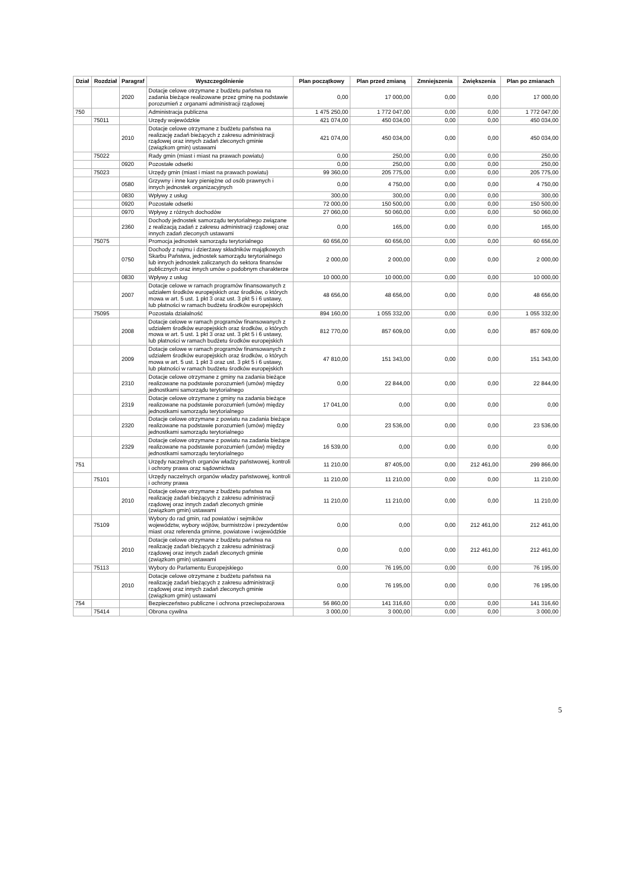| Dział | Rozdział | Paragraf | Wyszczególnienie | Plan początkowy | Plan przed zmianą | Zmniejszenia | Zwiększenia | Plan po zmianach |
| --- | --- | --- | --- | --- | --- | --- | --- | --- |
| | | 2020 | Dotacje celowe otrzymane z budżetu państwa na zadania bieżące realizowane przez gminę na podstawie porozumień z organami administracji rządowej | 0,00 | 17 000,00 | 0,00 | 0,00 | 17 000,00 |
| 750 | | | Administracja publiczna | 1 475 250,00 | 1 772 047,00 | 0,00 | 0,00 | 1 772 047,00 |
| | 75011 | | Urzędy wojewódzkie | 421 074,00 | 450 034,00 | 0,00 | 0,00 | 450 034,00 |
| | | 2010 | Dotacje celowe otrzymane z budżetu państwa na realizację zadań bieżących z zakresu administracji rządowej oraz innych zadań zleconych gminie (związkom gmin) ustawami | 421 074,00 | 450 034,00 | 0,00 | 0,00 | 450 034,00 |
| | 75022 | | Rady gmin (miast i miast na prawach powiatu) | 0,00 | 250,00 | 0,00 | 0,00 | 250,00 |
| | | 0920 | Pozostałe odsetki | 0,00 | 250,00 | 0,00 | 0,00 | 250,00 |
| | 75023 | | Urzędy gmin (miast i miast na prawach powiatu) | 99 360,00 | 205 775,00 | 0,00 | 0,00 | 205 775,00 |
| | | 0580 | Grzywny i inne kary pieniężne od osób prawnych i innych jednostek organizacyjnych | 0,00 | 4 750,00 | 0,00 | 0,00 | 4 750,00 |
| | | 0830 | Wpływy z usług | 300,00 | 300,00 | 0,00 | 0,00 | 300,00 |
| | | 0920 | Pozostałe odsetki | 72 000,00 | 150 500,00 | 0,00 | 0,00 | 150 500,00 |
| | | 0970 | Wpływy z różnych dochodów | 27 060,00 | 50 060,00 | 0,00 | 0,00 | 50 060,00 |
| | | 2360 | Dochody jednostek samorządu terytorialnego związane z realizacją zadań z zakresu administracji rządowej oraz innych zadań zleconych ustawami | 0,00 | 165,00 | 0,00 | 0,00 | 165,00 |
| | 75075 | | Promocja jednostek samorządu terytorialnego | 60 656,00 | 60 656,00 | 0,00 | 0,00 | 60 656,00 |
| | | 0750 | Dochody z najmu i dzierżawy składników majątkowych Skarbu Państwa, jednostek samorządu terytorialnego lub innych jednostek zaliczanych do sektora finansów publicznych oraz innych umów o podobnym charakterze | 2 000,00 | 2 000,00 | 0,00 | 0,00 | 2 000,00 |
| | | 0830 | Wpływy z usług | 10 000,00 | 10 000,00 | 0,00 | 0,00 | 10 000,00 |
| | | 2007 | Dotacje celowe w ramach programów finansowanych z udziałem środków europejskich oraz środków, o których mowa w art. 5 ust. 1 pkt 3 oraz ust. 3 pkt 5 i 6 ustawy, lub płatności w ramach budżetu środków europejskich | 48 656,00 | 48 656,00 | 0,00 | 0,00 | 48 656,00 |
| | 75095 | | Pozostała działalność | 894 160,00 | 1 055 332,00 | 0,00 | 0,00 | 1 055 332,00 |
| | | 2008 | Dotacje celowe w ramach programów finansowanych z udziałem środków europejskich oraz środków, o których mowa w art. 5 ust. 1 pkt 3 oraz ust. 3 pkt 5 i 6 ustawy, lub płatności w ramach budżetu środków europejskich | 812 770,00 | 857 609,00 | 0,00 | 0,00 | 857 609,00 |
| | | 2009 | Dotacje celowe w ramach programów finansowanych z udziałem środków europejskich oraz środków, o których mowa w art. 5 ust. 1 pkt 3 oraz ust. 3 pkt 5 i 6 ustawy, lub płatności w ramach budżetu środków europejskich | 47 810,00 | 151 343,00 | 0,00 | 0,00 | 151 343,00 |
| | | 2310 | Dotacje celowe otrzymane z gminy na zadania bieżące realizowane na podstawie porozumień (umów) między jednostkami samorządu terytorialnego | 0,00 | 22 844,00 | 0,00 | 0,00 | 22 844,00 |
| | | 2319 | Dotacje celowe otrzymane z gminy na zadania bieżące realizowane na podstawie porozumień (umów) między jednostkami samorządu terytorialnego | 17 041,00 | 0,00 | 0,00 | 0,00 | 0,00 |
| | | 2320 | Dotacje celowe otrzymane z powiatu na zadania bieżące realizowane na podstawie porozumień (umów) między jednostkami samorządu terytorialnego | 0,00 | 23 536,00 | 0,00 | 0,00 | 23 536,00 |
| | | 2329 | Dotacje celowe otrzymane z powiatu na zadania bieżące realizowane na podstawie porozumień (umów) między jednostkami samorządu terytorialnego | 16 539,00 | 0,00 | 0,00 | 0,00 | 0,00 |
| 751 | | | Urzędy naczelnych organów władzy państwowej, kontroli i ochrony prawa oraz sądownictwa | 11 210,00 | 87 405,00 | 0,00 | 212 461,00 | 299 866,00 |
| | 75101 | | Urzędy naczelnych organów władzy państwowej, kontroli i ochrony prawa | 11 210,00 | 11 210,00 | 0,00 | 0,00 | 11 210,00 |
| | | 2010 | Dotacje celowe otrzymane z budżetu państwa na realizację zadań bieżących z zakresu administracji rządowej oraz innych zadań zleconych gminie (związkom gmin) ustawami | 11 210,00 | 11 210,00 | 0,00 | 0,00 | 11 210,00 |
| | 75109 | | Wybory do rad gmin, rad powiatów i sejmików województw, wybory wójtów, burmistrzów i prezydentów miast oraz referenda gminne, powiatowe i wojewódzkie | 0,00 | 0,00 | 0,00 | 212 461,00 | 212 461,00 |
| | | 2010 | Dotacje celowe otrzymane z budżetu państwa na realizację zadań bieżących z zakresu administracji rządowej oraz innych zadań zleconych gminie (związkom gmin) ustawami | 0,00 | 0,00 | 0,00 | 212 461,00 | 212 461,00 |
| | 75113 | | Wybory do Parlamentu Europejskiego | 0,00 | 76 195,00 | 0,00 | 0,00 | 76 195,00 |
| | | 2010 | Dotacje celowe otrzymane z budżetu państwa na realizację zadań bieżących z zakresu administracji rządowej oraz innych zadań zleconych gminie (związkom gmin) ustawami | 0,00 | 76 195,00 | 0,00 | 0,00 | 76 195,00 |
| 754 | | | Bezpieczeństwo publiczne i ochrona przeciwpożarowa | 56 860,00 | 141 316,60 | 0,00 | 0,00 | 141 316,60 |
| | 75414 | | Obrona cywilna | 3 000,00 | 3 000,00 | 0,00 | 0,00 | 3 000,00 |
5